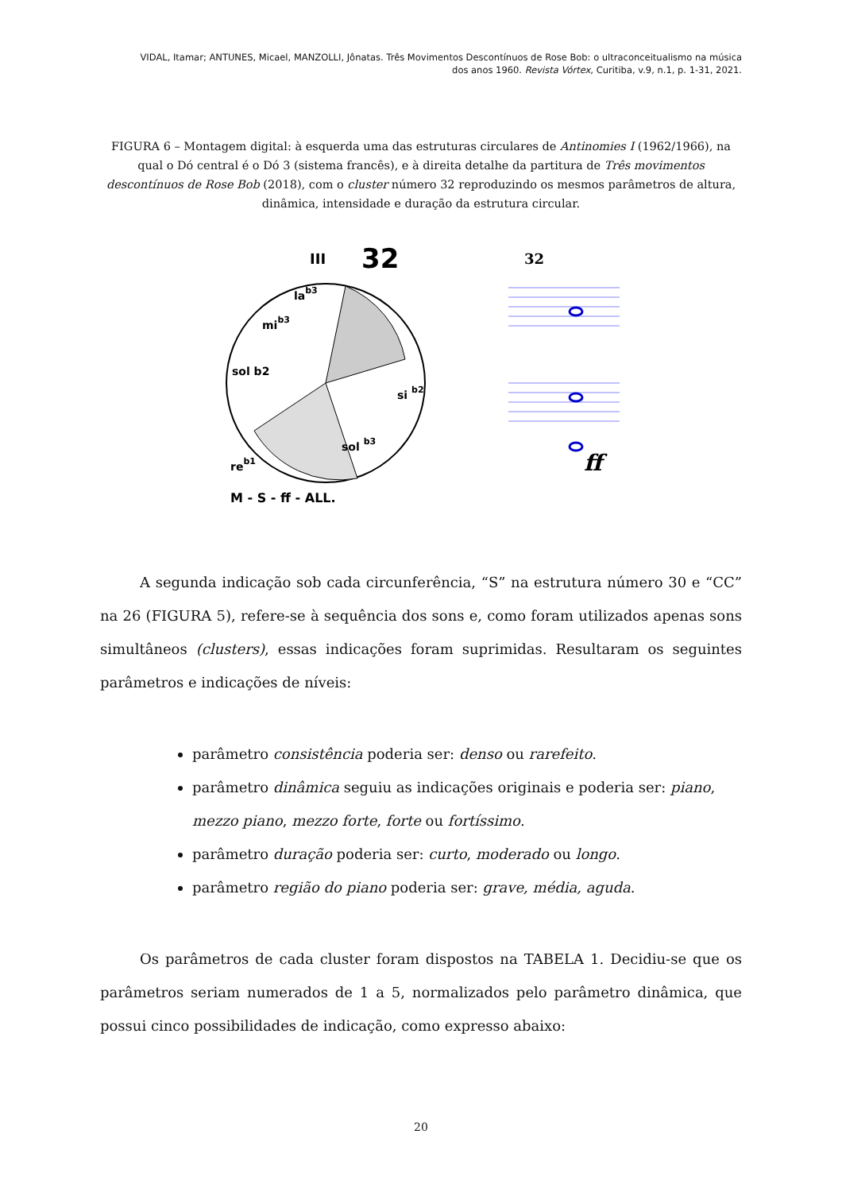VIDAL, Itamar; ANTUNES, Micael, MANZOLLI, Jônatas. Três Movimentos Descontínuos de Rose Bob: o ultraconceitualismo na música
dos anos 1960. Revista Vórtex, Curitiba, v.9, n.1, p. 1-31, 2021.
FIGURA 6 – Montagem digital: à esquerda uma das estruturas circulares de Antinomies I (1962/1966), na qual o Dó central é o Dó 3 (sistema francês), e à direita detalhe da partitura de Três movimentos descontínuos de Rose Bob (2018), com o cluster número 32 reproduzindo os mesmos parâmetros de altura, dinâmica, intensidade e duração da estrutura circular.
III
32
lab3
mib3
si b2
sol b3
reb1
sol b2
M - S - ff - ALL.
32
ff
A segunda indicação sob cada circunferência, “S” na estrutura número 30 e “CC” na 26 (FIGURA 5), refere-se à sequência dos sons e, como foram utilizados apenas sons simultâneos (clusters), essas indicações foram suprimidas. Resultaram os seguintes parâmetros e indicações de níveis:
parâmetro consistência poderia ser: denso ou rarefeito.
parâmetro dinâmica seguiu as indicações originais e poderia ser: piano, mezzo piano, mezzo forte, forte ou fortíssimo.
parâmetro duração poderia ser: curto, moderado ou longo.
parâmetro região do piano poderia ser: grave, média, aguda.
Os parâmetros de cada cluster foram dispostos na TABELA 1. Decidiu-se que os parâmetros seriam numerados de 1 a 5, normalizados pelo parâmetro dinâmica, que possui cinco possibilidades de indicação, como expresso abaixo:
20